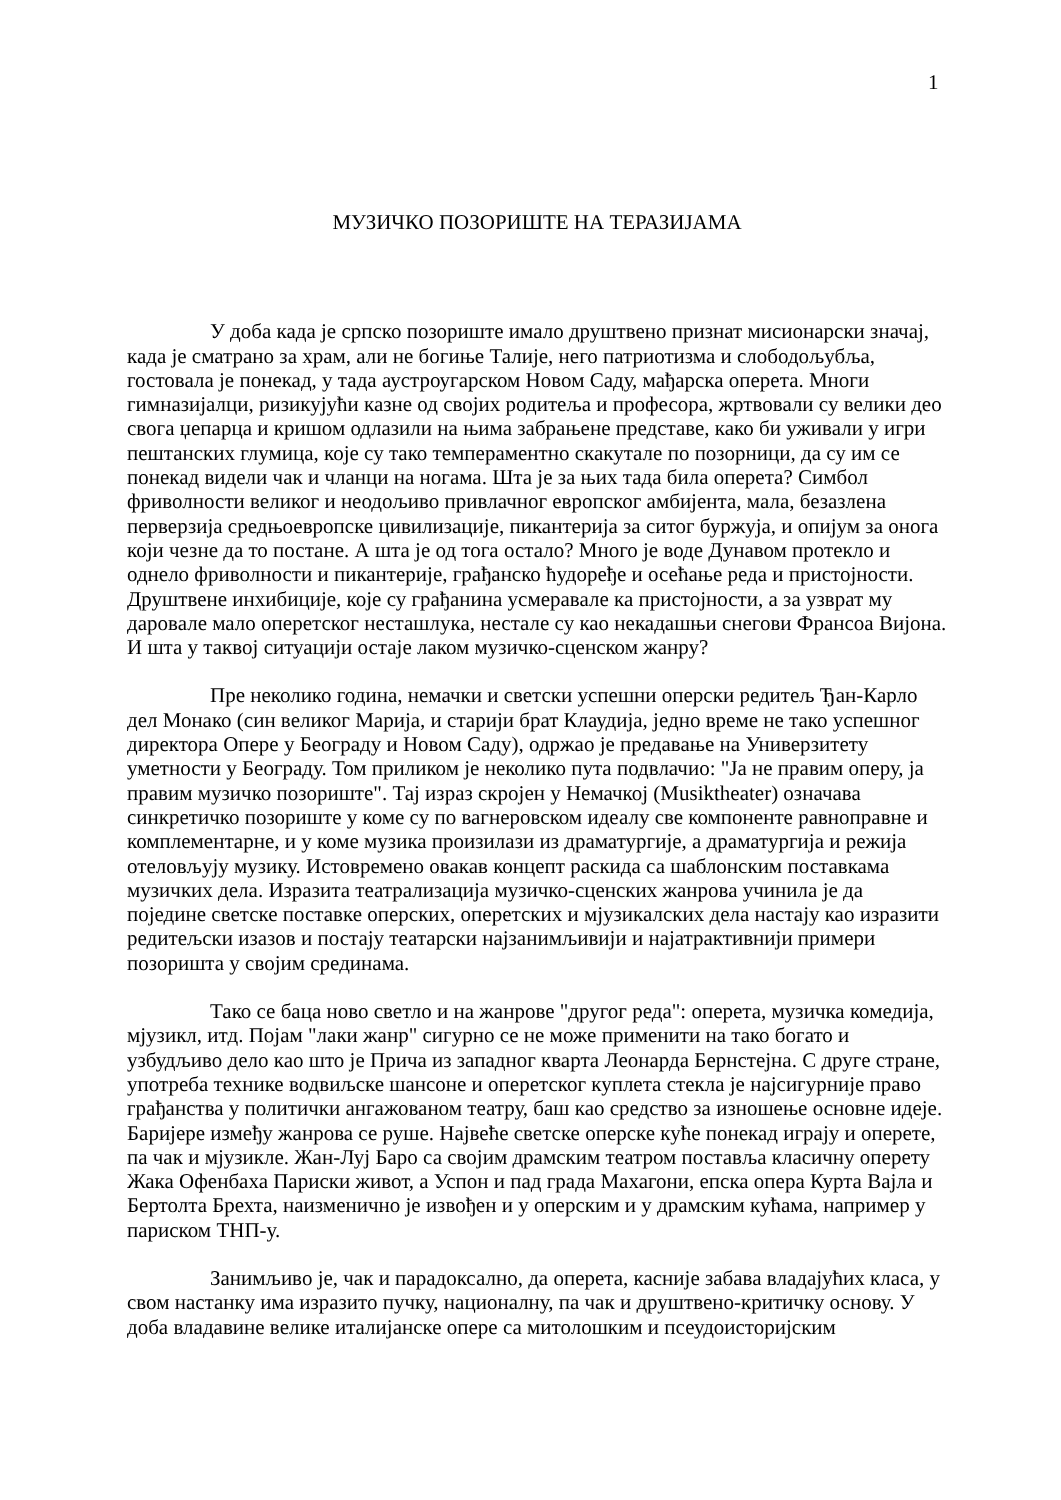1
МУЗИЧКО ПОЗОРИШТЕ НА ТЕРАЗИЈАМА
У доба када је српско позориште имало друштвено признат мисионарски значај, када је сматрано за храм, али не богиње Талије, него патриотизма и слободољубља, гостовала је понекад, у тада аустроугарском Новом Саду, мађарска оперета. Многи гимназијалци, ризикујући казне од својих родитеља и професора, жртвовали су велики део свога џепарца и кришом одлазили на њима забрањене представе, како би уживали у игри пештанских глумица, које су тако темпераментно скакутале по позорници, да су им се понекад видели чак и чланци на ногама. Шта је за њих тада била оперета? Симбол фриволности великог и неодољиво привлачног европског амбијента, мала, безазлена перверзија средњоевропске цивилизације, пикантерија за ситог буржуја, и опијум за онога који чезне да то постане. А шта је од тога остало? Много је воде Дунавом протекло и однело фриволности и пикантерије, грађанско ћудорeђе и осећање реда и пристојности. Друштвене инхибиције, које су грађанина усмеравале ка пристојности, а за узврат му даровале мало оперетског несташлука, нестале су као некадашњи снегови Франсоа Вијона. И шта у таквој ситуацији остаје лаком музичко-сценском жанру?
Пре неколико година, немачки и светски успешни оперски редитељ Ђан-Карло дел Монако (син великог Марија, и старији брат Клаудија, једно време не тако успешног директора Опере у Београду и Новом Саду), одржао је предавање на Универзитету уметности у Београду. Том приликом је неколико пута подвлачио: "Ја не правим оперу, ја правим музичко позориште". Тај израз скројен у Немачкој (Musiktheater) означава синкретичко позориште у коме су по вагнеровском идеалу све компоненте равноправне и комплементарне, и у коме музика произилази из драматургије, а драматургија и режија отеловљују музику. Истовремено овакав концепт раскида са шаблонским поставкама музичких дела. Изразита театрализација музичко-сценских жанрова учинила је да поједине светске поставке оперских, оперетских и мјузикалских дела настају као изразити редитељски изазов и постају театарски најзанимљивији и најатрактивнији примери позоришта у својим срединама.
Тако се баца ново светло и на жанрове "другог реда": оперета, музичка комедија, мјузикл, итд. Појам "лаки жанр" сигурно се не може применити на тако богато и узбудљиво дело као што је Прича из западног кварта Леонарда Бернстејна. С друге стране, употреба технике водвиљске шансоне и оперетског куплета стекла је најсигурније право грађанства у политички ангажованом театру, баш као средство за изношење основне идеје. Баријере између жанрова се руше. Највеће светске оперске куће понекад играју и оперете, па чак и мјузикле. Жан-Луј Баро са својим драмским театром поставља класичну оперету Жака Офенбаха Париски живот, а Успон и пад града Махагони, епска опера Курта Вајла и Бертолта Брехта, наизменично је извођен и у оперским и у драмским кућама, например у париском ТНП-у.
Занимљиво је, чак и парадоксално, да оперета, касније забава владајућих класа, у свом настанку има изразито пучку, националну, па чак и друштвено-критичку основу. У доба владавине велике италијанске опере са митолошким и псеудоисторијским